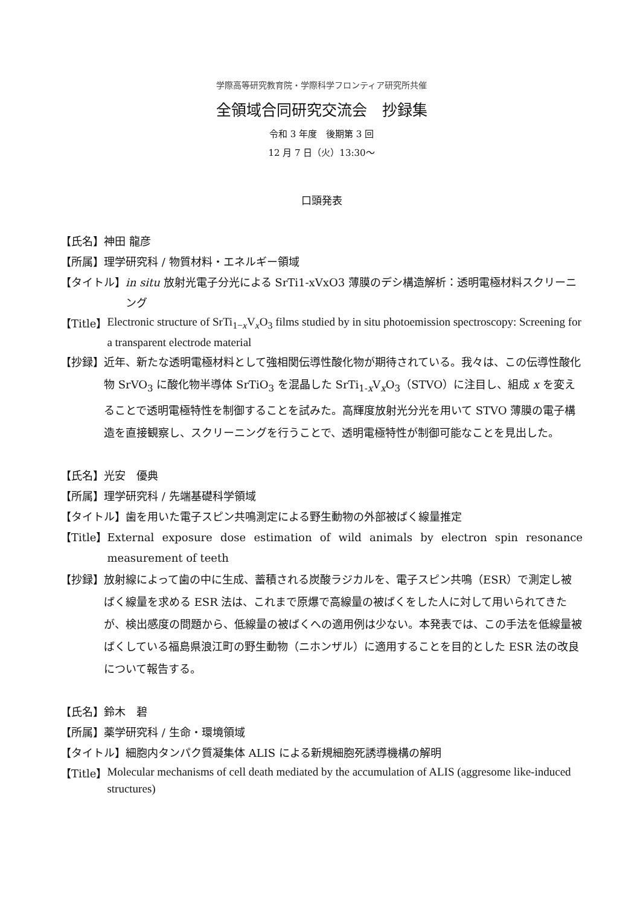学際高等研究教育院・学際科学フロンティア研究所共催
全領域合同研究交流会　抄録集
令和 3 年度　後期第 3 回
12 月 7 日（火）13:30〜
口頭発表
【氏名】 神田 龍彦
【所属】 理学研究科 / 物質材料・エネルギー領域
【タイトル】 in situ 放射光電子分光による SrTi1-xVxO3 薄膜のデシ構造解析：透明電極材料スクリーニング
【Title】 Electronic structure of SrTi<sub>1−x</sub>V<sub>x</sub>O<sub>3</sub> films studied by in situ photoemission spectroscopy: Screening for a transparent electrode material
【抄録】 近年、新たな透明電極材料として強相関伝導性酸化物が期待されている。我々は、この伝導性酸化物 SrVO<sub>3</sub> に酸化物半導体 SrTiO<sub>3</sub> を混晶した SrTi<sub>1-x</sub>V<sub>x</sub>O<sub>3</sub>（STVO）に注目し、組成 x を変えることで透明電極特性を制御することを試みた。高輝度放射光分光を用いて STVO 薄膜の電子構造を直接観察し、スクリーニングを行うことで、透明電極特性が制御可能なことを見出した。
【氏名】 光安　優典
【所属】 理学研究科 / 先端基礎科学領域
【タイトル】 歯を用いた電子スピン共鳴測定による野生動物の外部被ばく線量推定
【Title】 External exposure dose estimation of wild animals by electron spin resonance measurement of teeth
【抄録】 放射線によって歯の中に生成、蓄積される炭酸ラジカルを、電子スピン共鳴（ESR）で測定し被ばく線量を求める ESR 法は、これまで原爆で高線量の被ばくをした人に対して用いられてきたが、検出感度の問題から、低線量の被ばくへの適用例は少ない。本発表では、この手法を低線量被ばくしている福島県浪江町の野生動物（ニホンザル）に適用することを目的とした ESR 法の改良について報告する。
【氏名】 鈴木　碧
【所属】 薬学研究科 / 生命・環境領域
【タイトル】 細胞内タンパク質凝集体 ALIS による新規細胞死誘導機構の解明
【Title】 Molecular mechanisms of cell death mediated by the accumulation of ALIS (aggresome like-induced structures)